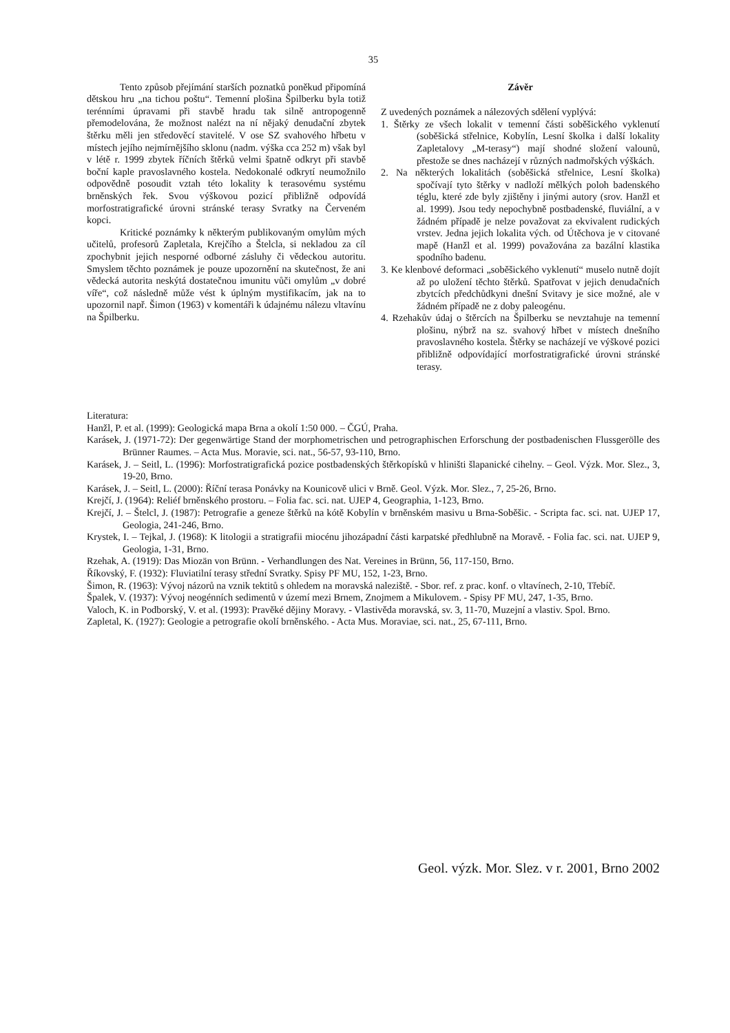35
Tento způsob přejímání starších poznatků poněkud připomíná dětskou hru „na tichou poštu“. Temenní plošina Špilberku byla totiž terénními úpravami při stavbě hradu tak silně antropogenně přemodelována, že možnost nalézt na ní nějaký denudační zbytek štěrku měli jen středověcí stavitelé. V ose SZ svahového hřbetu v místech jejího nejmírnějšího sklonu (nadm. výška cca 252 m) však byl v létě r. 1999 zbytek říčních štěrků velmi špatně odkryt při stavbě boční kaple pravoslavného kostela. Nedokonalé odkrytí neumožnilo odpovědně posoudit vztah této lokality k terasovému systému brněnských řek. Svou výškovou pozicí přibližně odpovídá morfostratigrafické úrovni stránské terasy Svratky na Červeném kopci.
Kritické poznámky k některým publikovaným omylům mých učitelů, profesorů Zapletala, Krejčího a Štelcla, si nekladou za cíl zpochybnit jejich nesporné odborné zásluhy či vědeckou autoritu. Smyslem těchto poznámek je pouze upozornění na skutečnost, že ani vědecká autorita neskýtá dostatečnou imunitu vůči omylům „v dobré víře“, což následně může vést k úplným mystifikacím, jak na to upozornil např. Šimon (1963) v komentáři k údajnému nálezu vltavínu na Špilberku.
Závěr
Z uvedených poznámek a nálezových sdělení vyplývá:
1. Štěrky ze všech lokalit v temenní části soběšického vyklenutí (soběšická střelnice, Kobylín, Lesní školka i další lokality Zapletalovy „M-terasy“) mají shodné složení valounů, přestože se dnes nacházejí v různých nadmořských výškách.
2. Na některých lokalitách (soběšická střelnice, Lesní školka) spočívají tyto štěrky v nadloží mělkých poloh badenského téglu, které zde byly zjištěny i jinými autory (srov. Hanžl et al. 1999). Jsou tedy nepochybně postbadenské, fluviální, a v žádném případě je nelze považovat za ekvivalent rudických vrstev. Jedna jejich lokalita vých. od Útěchova je v citované mapě (Hanžl et al. 1999) považována za bazální klastika spodního badenu.
3. Ke klenbové deformaci „soběšického vyklenutí“ muselo nutně dojít až po uložení těchto štěrků. Spatřovat v jejich denudačních zbytcích předchůdkyni dnešní Svitavy je sice možné, ale v žádném případě ne z doby paleogénu.
4. Rzehakův údaj o štěrcích na Špilberku se nevztahuje na temenní plošinu, nýbrž na sz. svahový hřbet v místech dnešního pravoslavného kostela. Štěrky se nacházejí ve výškové pozici přibližně odpovídající morfostratigrafické úrovni stránské terasy.
Literatura:
Hanžl, P. et al. (1999): Geologická mapa Brna a okolí 1:50 000. – ČGÚ, Praha.
Karásek, J. (1971-72): Der gegenwärtige Stand der morphometrischen und petrographischen Erforschung der postbadenischen Flussgerölle des Brünner Raumes. – Acta Mus. Moravie, sci. nat., 56-57, 93-110, Brno.
Karásek, J. – Seitl, L. (1996): Morfostratigrafická pozice postbadenských štěrkopísků v hliništi šlapanické cihelny. – Geol. Výzk. Mor. Slez., 3, 19-20, Brno.
Karásek, J. – Seitl, L. (2000): Říční terasa Ponávky na Kounicově ulici v Brně. Geol. Výzk. Mor. Slez., 7, 25-26, Brno.
Krejčí, J. (1964): Reliéf brněnského prostoru. – Folia fac. sci. nat. UJEP 4, Geographia, 1-123, Brno.
Krejčí, J. – Štelcl, J. (1987): Petrografie a geneze štěrků na kótě Kobylín v brněnském masivu u Brna-Soběšic. - Scripta fac. sci. nat. UJEP 17, Geologia, 241-246, Brno.
Krystek, I. – Tejkal, J. (1968): K litologii a stratigrafii miocénu jihozápadní části karpatské předhlubně na Moravě. - Folia fac. sci. nat. UJEP 9, Geologia, 1-31, Brno.
Rzehak, A. (1919): Das Miozän von Brünn. - Verhandlungen des Nat. Vereines in Brünn, 56, 117-150, Brno.
Říkovský, F. (1932): Fluviatilní terasy střední Svratky. Spisy PF MU, 152, 1-23, Brno.
Šimon, R. (1963): Vývoj názorů na vznik tektitů s ohledem na moravská naleziště. - Sbor. ref. z prac. konf. o vltavínech, 2-10, Třebíč.
Špalek, V. (1937): Vývoj neogénních sedimentů v území mezi Brnem, Znojmem a Mikulovem. - Spisy PF MU, 247, 1-35, Brno.
Valoch, K. in Podborský, V. et al. (1993): Pravěké dějiny Moravy. - Vlastivěda moravská, sv. 3, 11-70, Muzejní a vlastiv. Spol. Brno.
Zapletal, K. (1927): Geologie a petrografie okolí brněnského. - Acta Mus. Moraviae, sci. nat., 25, 67-111, Brno.
Geol. výzk. Mor. Slez. v r. 2001, Brno 2002